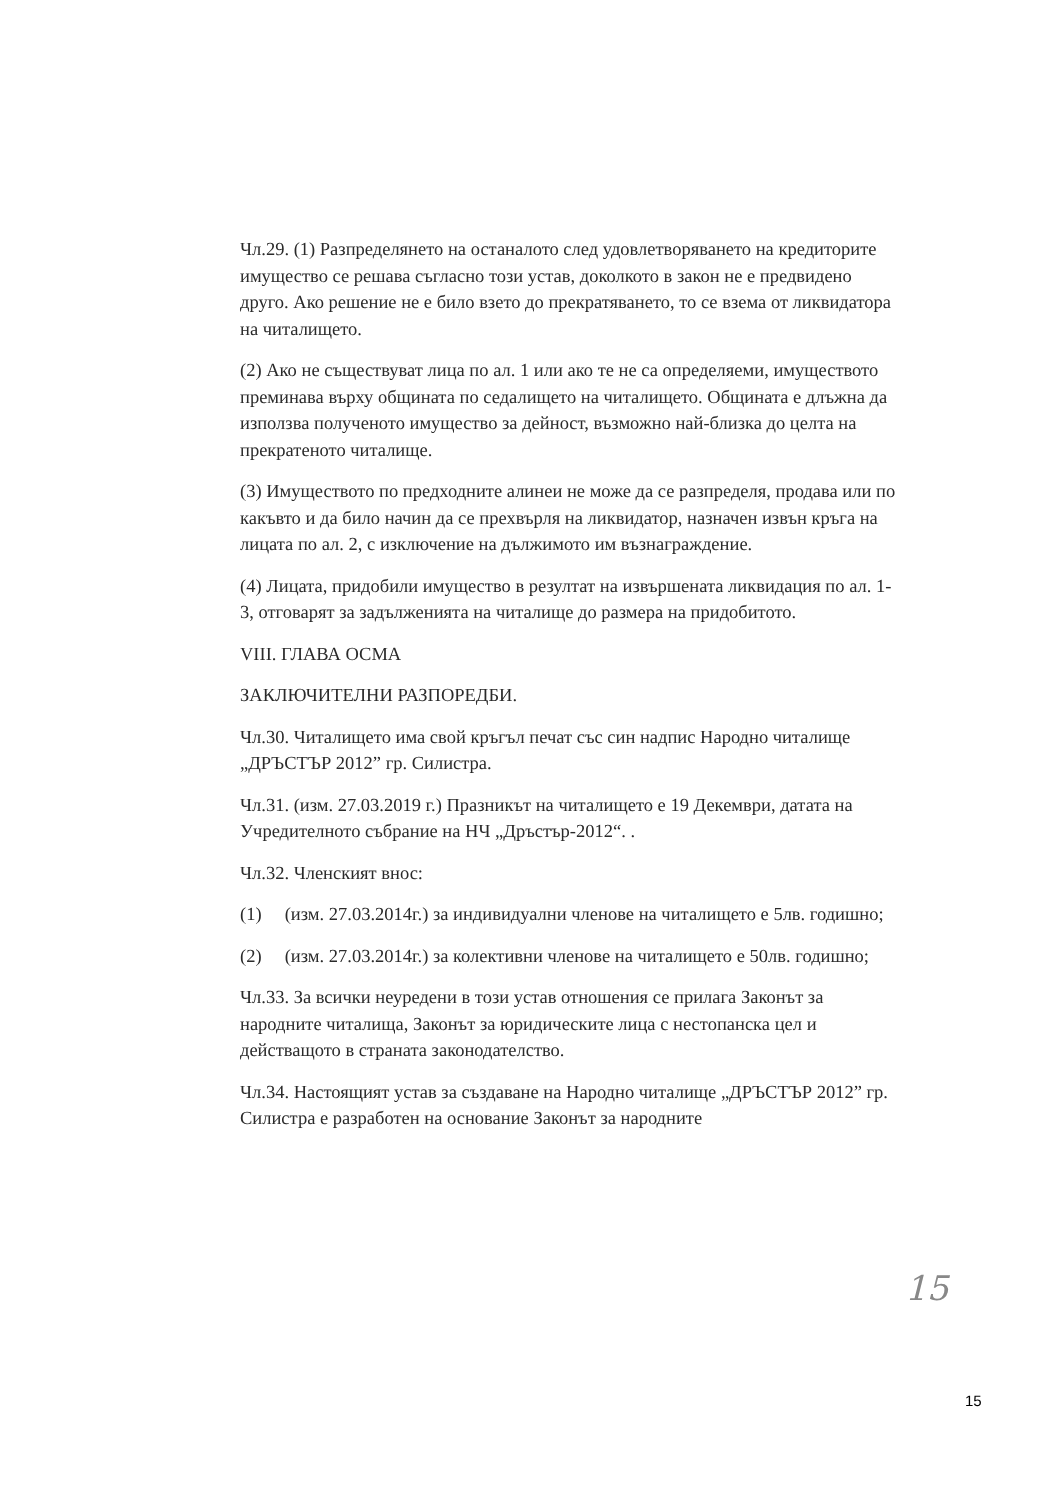Чл.29. (1) Разпределянето на останалото след удовлетворяването на кредиторите имущество се решава съгласно този устав, доколкото в закон не е предвидено друго. Ако решение не е било взето до прекратяването, то се взема от ликвидатора на читалището.
(2) Ако не съществуват лица по ал. 1 или ако те не са определяеми, имуществото преминава върху общината по седалището на читалището. Общината е длъжна да използва полученото имущество за дейност, възможно най-близка до целта на прекратеното читалище.
(3) Имуществото по предходните алинеи не може да се разпределя, продава или по какъвто и да било начин да се прехвърля на ликвидатор, назначен извън кръга на лицата по ал. 2, с изключение на дължимото им възнаграждение.
(4) Лицата, придобили имущество в резултат на извършената ликвидация по ал. 1-3, отговарят за задълженията на читалище до размера на придобитото.
VIII. ГЛАВА ОСМА
ЗАКЛЮЧИТЕЛНИ РАЗПОРЕДБИ.
Чл.30. Читалището има свой кръгъл печат със син надпис Народно читалище „ДРЪСТЪР 2012” гр. Силистра.
Чл.31. (изм. 27.03.2019 г.) Празникът на читалището е 19 Декември, датата на Учредителното събрание на НЧ „Дръстър-2012“. .
Чл.32. Членският внос:
(1) (изм. 27.03.2014г.) за индивидуални членове на читалището е 5лв. годишно;
(2) (изм. 27.03.2014г.) за колективни членове на читалището е 50лв. годишно;
Чл.33. За всички неуредени в този устав отношения се прилага Законът за народните читалища, Законът за юридическите лица с нестопанска цел и действащото в страната законодателство.
Чл.34. Настоящият устав за създаване на Народно читалище „ДРЪСТЪР 2012” гр. Силистра е разработен на основание Законът за народните
15
15